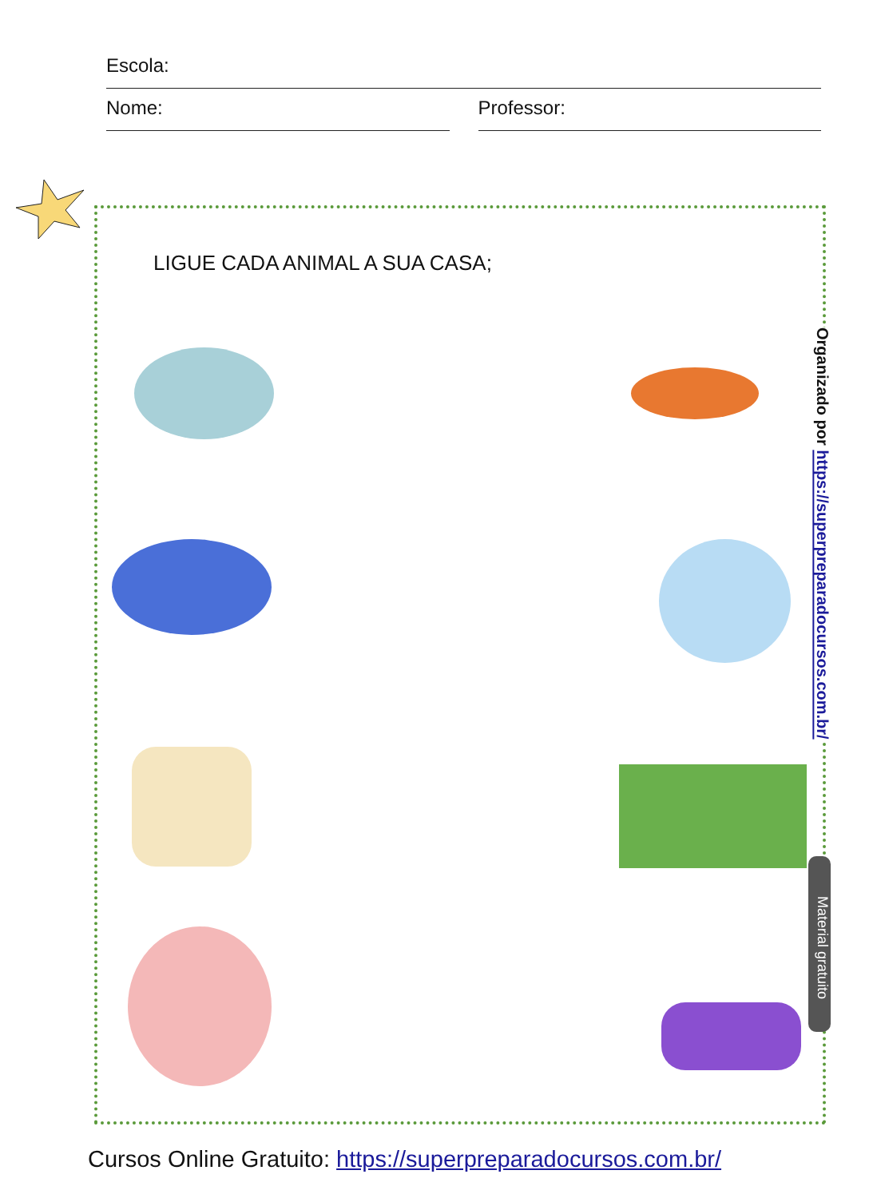Escola:
Nome: Professor:
LIGUE CADA ANIMAL A SUA CASA;
Organizado por https://superpreparadocursos.com.br/
Material gratuito
Cursos Online Gratuito: https://superpreparadocursos.com.br/